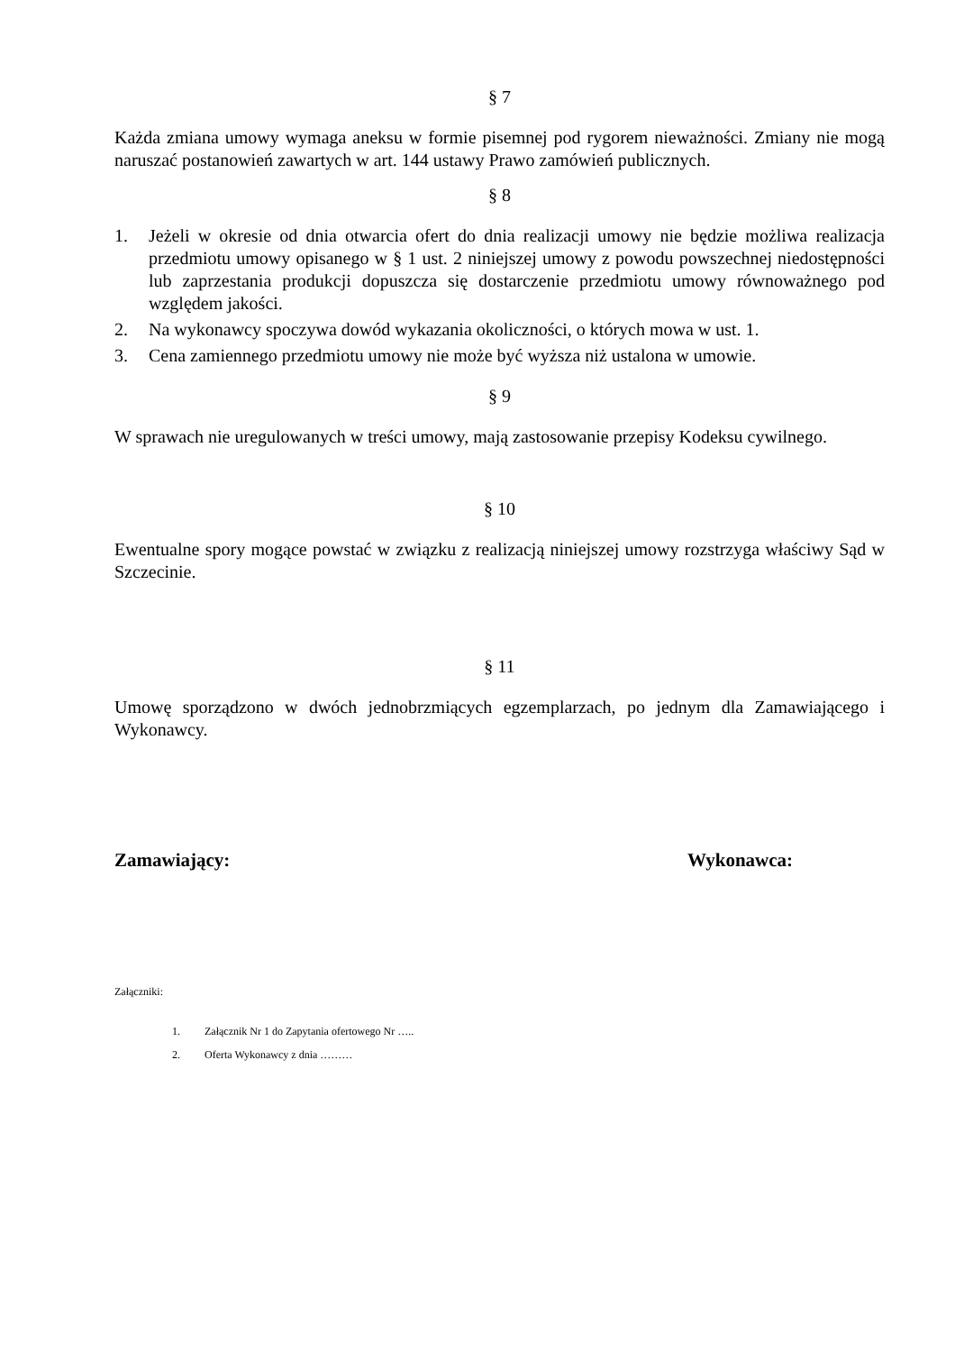§ 7
Każda zmiana umowy wymaga aneksu w formie pisemnej pod rygorem nieważności. Zmiany nie mogą naruszać postanowień zawartych w art. 144 ustawy Prawo zamówień publicznych.
§ 8
1. Jeżeli w okresie od dnia otwarcia ofert do dnia realizacji umowy nie będzie możliwa realizacja przedmiotu umowy opisanego w § 1 ust. 2 niniejszej umowy z powodu powszechnej niedostępności lub zaprzestania produkcji dopuszcza się dostarczenie przedmiotu umowy równoważnego pod względem jakości.
2. Na wykonawcy spoczywa dowód wykazania okoliczności, o których mowa w ust. 1.
3. Cena zamiennego przedmiotu umowy nie może być wyższa niż ustalona w umowie.
§ 9
W sprawach nie uregulowanych w treści umowy, mają zastosowanie przepisy Kodeksu cywilnego.
§ 10
Ewentualne spory mogące powstać w związku z realizacją niniejszej umowy rozstrzyga właściwy Sąd w Szczecinie.
§ 11
Umowę sporządzono w dwóch jednobrzmiących egzemplarzach, po jednym dla Zamawiającego i Wykonawcy.
Zamawiający: Wykonawca:
Załączniki:
1. Załącznik Nr 1 do Zapytania ofertowego Nr …..
2. Oferta Wykonawcy z dnia ………